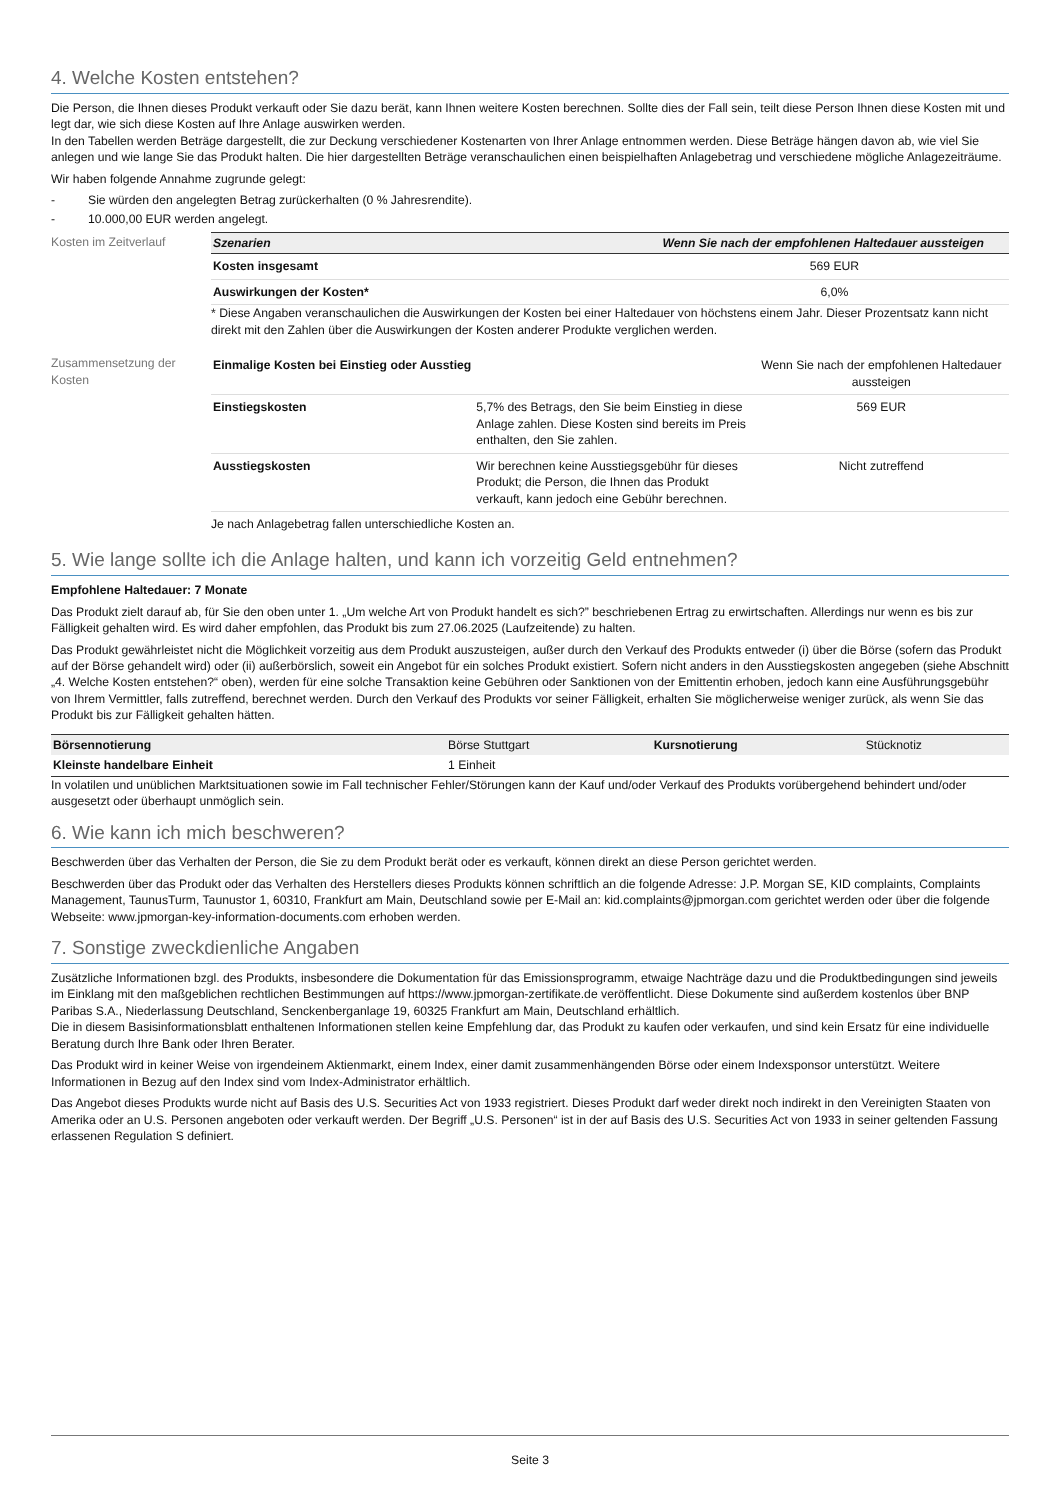4. Welche Kosten entstehen?
Die Person, die Ihnen dieses Produkt verkauft oder Sie dazu berät, kann Ihnen weitere Kosten berechnen. Sollte dies der Fall sein, teilt diese Person Ihnen diese Kosten mit und legt dar, wie sich diese Kosten auf Ihre Anlage auswirken werden.
In den Tabellen werden Beträge dargestellt, die zur Deckung verschiedener Kostenarten von Ihrer Anlage entnommen werden. Diese Beträge hängen davon ab, wie viel Sie anlegen und wie lange Sie das Produkt halten. Die hier dargestellten Beträge veranschaulichen einen beispielhaften Anlagebetrag und verschiedene mögliche Anlagezeiträume.
Wir haben folgende Annahme zugrunde gelegt:
- Sie würden den angelegten Betrag zurückerhalten (0 % Jahresrendite).
- 10.000,00 EUR werden angelegt.
Kosten im Zeitverlauf
| Szenarien | Wenn Sie nach der empfohlenen Haltedauer aussteigen |
| --- | --- |
| Kosten insgesamt | 569 EUR |
| Auswirkungen der Kosten* | 6,0% |
* Diese Angaben veranschaulichen die Auswirkungen der Kosten bei einer Haltedauer von höchstens einem Jahr. Dieser Prozentsatz kann nicht direkt mit den Zahlen über die Auswirkungen der Kosten anderer Produkte verglichen werden.
Zusammensetzung der Kosten
| Einmalige Kosten bei Einstieg oder Ausstieg | | Wenn Sie nach der empfohlenen Haltedauer aussteigen |
| Einstiegskosten | 5,7% des Betrags, den Sie beim Einstieg in diese Anlage zahlen. Diese Kosten sind bereits im Preis enthalten, den Sie zahlen. | 569 EUR |
| Ausstiegskosten | Wir berechnen keine Ausstiegsgebühr für dieses Produkt; die Person, die Ihnen das Produkt verkauft, kann jedoch eine Gebühr berechnen. | Nicht zutreffend |
Je nach Anlagebetrag fallen unterschiedliche Kosten an.
5. Wie lange sollte ich die Anlage halten, und kann ich vorzeitig Geld entnehmen?
Empfohlene Haltedauer: 7 Monate
Das Produkt zielt darauf ab, für Sie den oben unter 1. „Um welche Art von Produkt handelt es sich?” beschriebenen Ertrag zu erwirtschaften. Allerdings nur wenn es bis zur Fälligkeit gehalten wird. Es wird daher empfohlen, das Produkt bis zum 27.06.2025 (Laufzeitende) zu halten.
Das Produkt gewährleistet nicht die Möglichkeit vorzeitig aus dem Produkt auszusteigen, außer durch den Verkauf des Produkts entweder (i) über die Börse (sofern das Produkt auf der Börse gehandelt wird) oder (ii) außerbörslich, soweit ein Angebot für ein solches Produkt existiert. Sofern nicht anders in den Ausstiegskosten angegeben (siehe Abschnitt „4. Welche Kosten entstehen?“ oben), werden für eine solche Transaktion keine Gebühren oder Sanktionen von der Emittentin erhoben, jedoch kann eine Ausführungsgebühr von Ihrem Vermittler, falls zutreffend, berechnet werden. Durch den Verkauf des Produkts vor seiner Fälligkeit, erhalten Sie möglicherweise weniger zurück, als wenn Sie das Produkt bis zur Fälligkeit gehalten hätten.
| Börsennotierung | Börse Stuttgart | Kursnotierung | Stücknotiz |
| Kleinste handelbare Einheit | 1 Einheit | | |
In volatilen und unüblichen Marktsituationen sowie im Fall technischer Fehler/Störungen kann der Kauf und/oder Verkauf des Produkts vorübergehend behindert und/oder ausgesetzt oder überhaupt unmöglich sein.
6. Wie kann ich mich beschweren?
Beschwerden über das Verhalten der Person, die Sie zu dem Produkt berät oder es verkauft, können direkt an diese Person gerichtet werden.
Beschwerden über das Produkt oder das Verhalten des Herstellers dieses Produkts können schriftlich an die folgende Adresse: J.P. Morgan SE, KID complaints, Complaints Management, TaunusTurm, Taunustor 1, 60310, Frankfurt am Main, Deutschland sowie per E-Mail an: kid.complaints@jpmorgan.com gerichtet werden oder über die folgende Webseite: www.jpmorgan-key-information-documents.com erhoben werden.
7. Sonstige zweckdienliche Angaben
Zusätzliche Informationen bzgl. des Produkts, insbesondere die Dokumentation für das Emissionsprogramm, etwaige Nachträge dazu und die Produktbedingungen sind jeweils im Einklang mit den maßgeblichen rechtlichen Bestimmungen auf https://www.jpmorgan-zertifikate.de veröffentlicht. Diese Dokumente sind außerdem kostenlos über BNP Paribas S.A., Niederlassung Deutschland, Senckenberganlage 19, 60325 Frankfurt am Main, Deutschland erhältlich.
Die in diesem Basisinformationsblatt enthaltenen Informationen stellen keine Empfehlung dar, das Produkt zu kaufen oder verkaufen, und sind kein Ersatz für eine individuelle Beratung durch Ihre Bank oder Ihren Berater.
Das Produkt wird in keiner Weise von irgendeinem Aktienmarkt, einem Index, einer damit zusammenhängenden Börse oder einem Indexsponsor unterstützt. Weitere Informationen in Bezug auf den Index sind vom Index-Administrator erhältlich.
Das Angebot dieses Produkts wurde nicht auf Basis des U.S. Securities Act von 1933 registriert. Dieses Produkt darf weder direkt noch indirekt in den Vereinigten Staaten von Amerika oder an U.S. Personen angeboten oder verkauft werden. Der Begriff „U.S. Personen“ ist in der auf Basis des U.S. Securities Act von 1933 in seiner geltenden Fassung erlassenen Regulation S definiert.
Seite 3